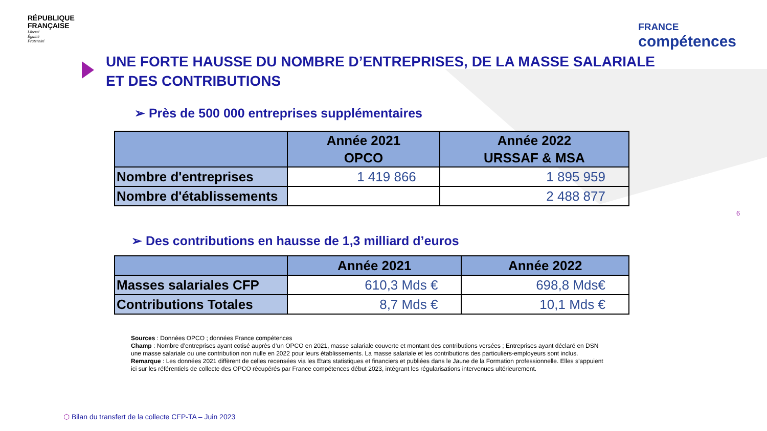RÉPUBLIQUE
FRANÇAISE
Liberté
Égalité
Fraternité
FRANCE
compétences
UNE FORTE HAUSSE DU NOMBRE D’ENTREPRISES, DE LA MASSE SALARIALE
ET DES CONTRIBUTIONS
➢ Près de 500 000 entreprises supplémentaires
| | Année 2021 OPCO | Année 2022 URSSAF & MSA |
| --- | --- | --- |
| Nombre d'entreprises | 1 419 866 | 1 895 959 |
| Nombre d'établissements | | 2 488 877 |
➢ Des contributions en hausse de 1,3 milliard d’euros
| | Année 2021 | Année 2022 |
| --- | --- | --- |
| Masses salariales CFP | 610,3 Mds € | 698,8 Mds€ |
| Contributions Totales | 8,7 Mds € | 10,1 Mds € |
Sources : Données OPCO ; données France compétences
Champ : Nombre d’entreprises ayant cotisé auprès d’un OPCO en 2021, masse salariale couverte et montant des contributions versées ; Entreprises ayant déclaré en DSN une masse salariale ou une contribution non nulle en 2022 pour leurs établissements. La masse salariale et les contributions des particuliers-employeurs sont inclus.
Remarque : Les données 2021 diffèrent de celles recensées via les Etats statistiques et financiers et publiées dans le Jaune de la Formation professionnelle. Elles s’appuient ici sur les référentiels de collecte des OPCO récupérés par France compétences début 2023, intégrant les régularisations intervenues ultérieurement.
6
⬡ Bilan du transfert de la collecte CFP-TA – Juin 2023